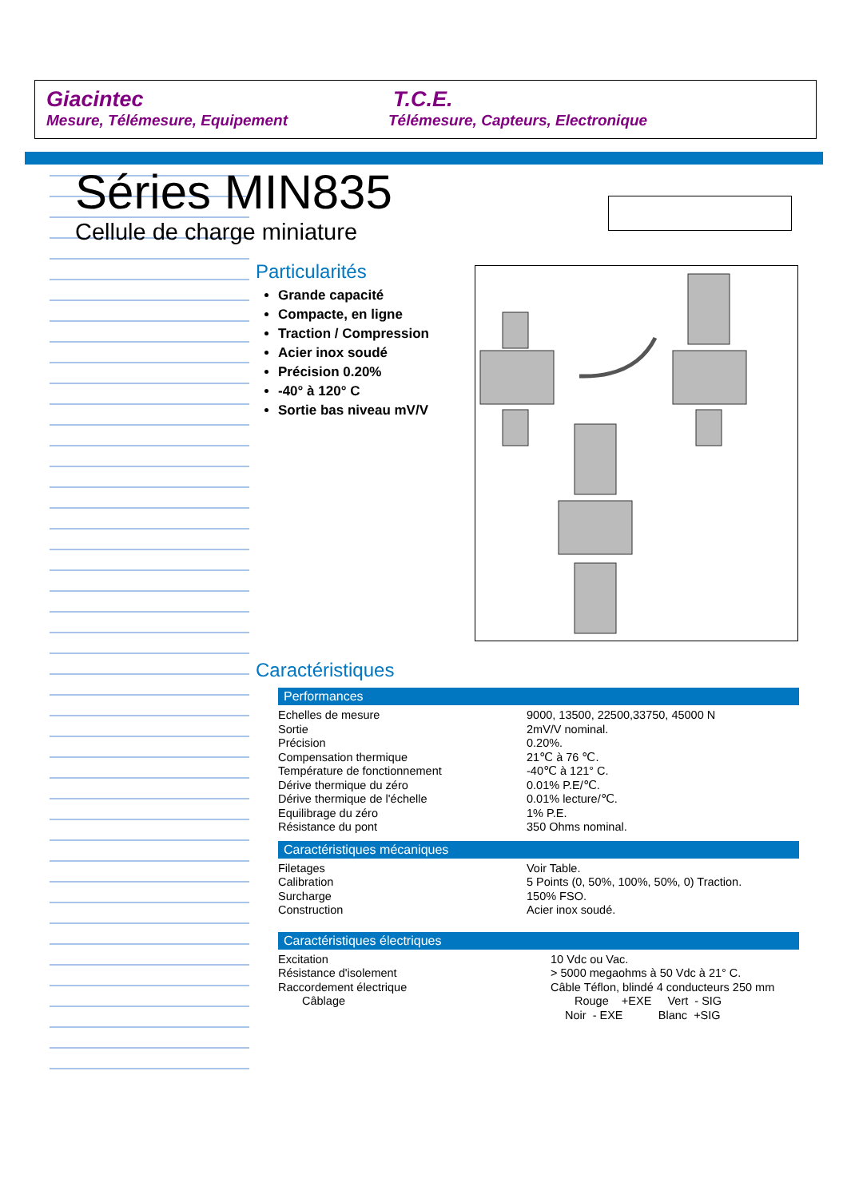Giacintec
Mesure, Télémesure, Equipement
T.C.E.
Télémesure, Capteurs, Electronique
Séries MIN835
Cellule de charge miniature
Particularités
Grande capacité
Compacte, en ligne
Traction / Compression
Acier inox soudé
Précision 0.20%
-40° à 120° C
Sortie bas niveau mV/V
Caractéristiques
Performances
| Echelles de mesure | 9000, 13500, 22500,33750, 45000 N |
| Sortie | 2mV/V nominal. |
| Précision | 0.20%. |
| Compensation thermique | 21℃ à 76 ℃. |
| Température de fonctionnement | -40℃ à 121° C. |
| Dérive thermique du zéro | 0.01% P.E/℃. |
| Dérive thermique de l'échelle | 0.01% lecture/℃. |
| Equilibrage du zéro | 1% P.E. |
| Résistance du pont | 350 Ohms nominal. |
Caractéristiques mécaniques
| Filetages | Voir Table. |
| Calibration | 5 Points (0, 50%, 100%, 50%, 0) Traction. |
| Surcharge | 150% FSO. |
| Construction | Acier inox soudé. |
Caractéristiques électriques
| Excitation | 10 Vdc ou Vac. |
| Résistance d'isolement | > 5000 megaohms à 50 Vdc à 21° C. |
| Raccordement électrique | Câble Téflon, blindé 4 conducteurs 250 mm |
| Câblage | Rouge +EXE Vert - SIG |
| | Noir - EXE Blanc +SIG |